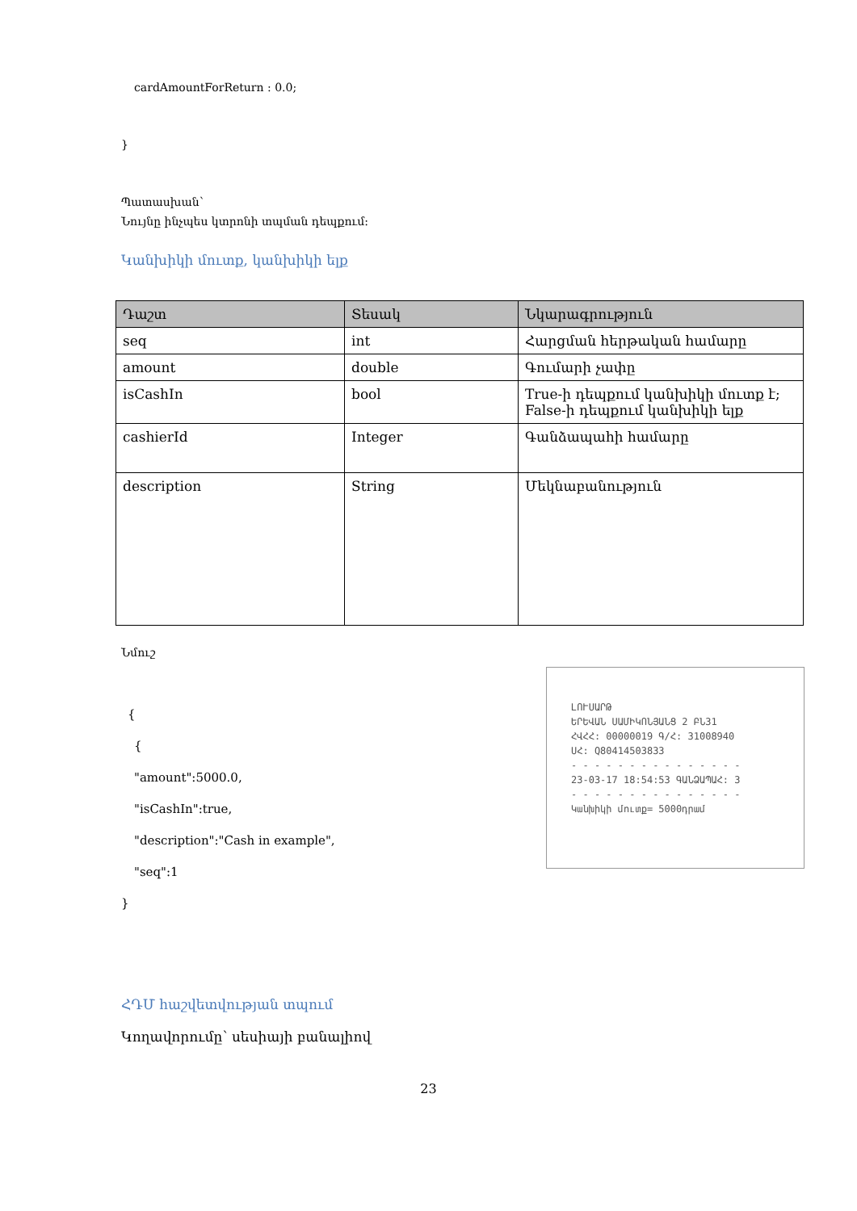cardAmountForReturn : 0.0;
}
Պատասխան՝
Նույնը ինչպես կտրոնի տպման դեպքում։
Կանխիկի մուտք, կանխիկի ելք
| Դաշտ | Տեսակ | Նկարագրություն |
| --- | --- | --- |
| seq | int | Հարցման հերթական համարը |
| amount | double | Գումարի չափը |
| isCashIn | bool | True-ի դեպքում կանխիկի մուտք է; False-ի դեպքում կանխիկի ելք |
| cashierId | Integer | Գանձապահի համարը |
| description | String | Մեկնաբանություն |
Նմուշ
ԼՈՒՍԱՐԹ
ԵՐԵՎԱՆ ՍԱՄԻԿՈՆՅԱՆՑ 2 ԲՆ31
ՀՎՀՀ: 00000019 Գ/Հ: 31008940
ՍՀ: Q80414503833
- - - - - - - - - - - - - - -
23-03-17 18:54:53 ԳԱՆՁԱՊԱՀ: 3
- - - - - - - - - - - - - - -
Կանխիկի մուտք= 5000դրամ
{
{
"amount":5000.0,
"isCashIn":true,
"description":"Cash in example",
"seq":1
}
ՀԴՄ հաշվետվության տպում
Կողավորումը՝ սեսիայի բանալիով
23